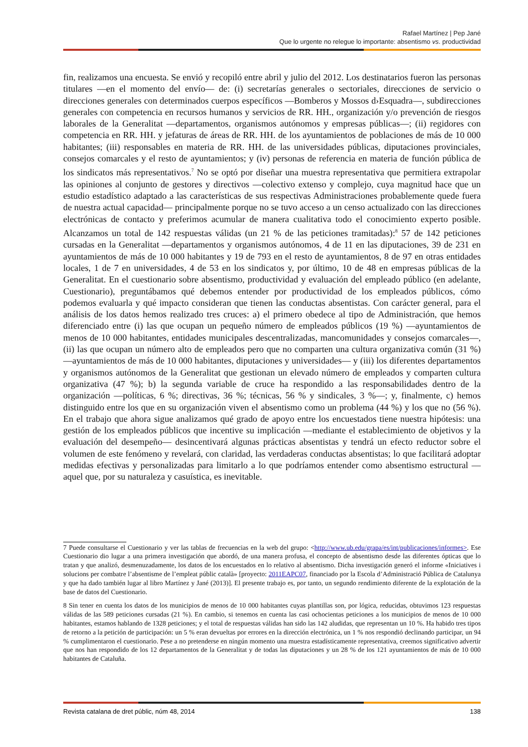Rafael Martínez | Pep Jané
Que lo urgente no relegue lo importante: absentismo vs. productividad
fin, realizamos una encuesta. Se envió y recopiló entre abril y julio del 2012. Los destinatarios fueron las personas titulares —en el momento del envío— de: (i) secretarías generales o sectoriales, direcciones de servicio o direcciones generales con determinados cuerpos específicos —Bomberos y Mossos d›Esquadra—, subdirecciones generales con competencia en recursos humanos y servicios de RR. HH., organización y/o prevención de riesgos laborales de la Generalitat —departamentos, organismos autónomos y empresas públicas—; (ii) regidores con competencia en RR. HH. y jefaturas de áreas de RR. HH. de los ayuntamientos de poblaciones de más de 10 000 habitantes; (iii) responsables en materia de RR. HH. de las universidades públicas, diputaciones provinciales, consejos comarcales y el resto de ayuntamientos; y (iv) personas de referencia en materia de función pública de los sindicatos más representativos.<sup>7</sup> No se optó por diseñar una muestra representativa que permitiera extrapolar las opiniones al conjunto de gestores y directivos —colectivo extenso y complejo, cuya magnitud hace que un estudio estadístico adaptado a las características de sus respectivas Administraciones probablemente quede fuera de nuestra actual capacidad— principalmente porque no se tuvo acceso a un censo actualizado con las direcciones electrónicas de contacto y preferimos acumular de manera cualitativa todo el conocimiento experto posible. Alcanzamos un total de 142 respuestas válidas (un 21 % de las peticiones tramitadas):<sup>8</sup> 57 de 142 peticiones cursadas en la Generalitat —departamentos y organismos autónomos, 4 de 11 en las diputaciones, 39 de 231 en ayuntamientos de más de 10 000 habitantes y 19 de 793 en el resto de ayuntamientos, 8 de 97 en otras entidades locales, 1 de 7 en universidades, 4 de 53 en los sindicatos y, por último, 10 de 48 en empresas públicas de la Generalitat. En el cuestionario sobre absentismo, productividad y evaluación del empleado público (en adelante, Cuestionario), preguntábamos qué debemos entender por productividad de los empleados públicos, cómo podemos evaluarla y qué impacto consideran que tienen las conductas absentistas. Con carácter general, para el análisis de los datos hemos realizado tres cruces: a) el primero obedece al tipo de Administración, que hemos diferenciado entre (i) las que ocupan un pequeño número de empleados públicos (19 %) —ayuntamientos de menos de 10 000 habitantes, entidades municipales descentralizadas, mancomunidades y consejos comarcales—, (ii) las que ocupan un número alto de empleados pero que no comparten una cultura organizativa común (31 %) —ayuntamientos de más de 10 000 habitantes, diputaciones y universidades— y (iii) los diferentes departamentos y organismos autónomos de la Generalitat que gestionan un elevado número de empleados y comparten cultura organizativa (47 %); b) la segunda variable de cruce ha respondido a las responsabilidades dentro de la organización —políticas, 6 %; directivas, 36 %; técnicas, 56 % y sindicales, 3 %—; y, finalmente, c) hemos distinguido entre los que en su organización viven el absentismo como un problema (44 %) y los que no (56 %). En el trabajo que ahora sigue analizamos qué grado de apoyo entre los encuestados tiene nuestra hipótesis: una gestión de los empleados públicos que incentive su implicación —mediante el establecimiento de objetivos y la evaluación del desempeño— desincentivará algunas prácticas absentistas y tendrá un efecto reductor sobre el volumen de este fenómeno y revelará, con claridad, las verdaderas conductas absentistas; lo que facilitará adoptar medidas efectivas y personalizadas para limitarlo a lo que podríamos entender como absentismo estructural —aquel que, por su naturaleza y casuística, es inevitable.
7 Puede consultarse el Cuestionario y ver las tablas de frecuencias en la web del grupo: <http://www.ub.edu/grapa/es/int/publicaciones/informes>. Ese Cuestionario dio lugar a una primera investigación que abordó, de una manera profusa, el concepto de absentismo desde las diferentes ópticas que lo tratan y que analizó, desmenuzadamente, los datos de los encuestados en lo relativo al absentismo. Dicha investigación generó el informe «Iniciatives i solucions per combatre l’absentisme de l’empleat públic català» [proyecto: 2011EAPC07, financiado por la Escola d’Administració Pública de Catalunya y que ha dado también lugar al libro Martínez y Jané (2013)]. El presente trabajo es, por tanto, un segundo rendimiento diferente de la explotación de la base de datos del Cuestionario.
8 Sin tener en cuenta los datos de los municipios de menos de 10 000 habitantes cuyas plantillas son, por lógica, reducidas, obtuvimos 123 respuestas válidas de las 589 peticiones cursadas (21 %). En cambio, si tenemos en cuenta las casi ochocientas peticiones a los municipios de menos de 10 000 habitantes, estamos hablando de 1328 peticiones; y el total de respuestas válidas han sido las 142 aludidas, que representan un 10 %. Ha habido tres tipos de retorno a la petición de participación: un 5 % eran devueltas por errores en la dirección electrónica, un 1 % nos respondió declinando participar, un 94 % cumplimentaron el cuestionario. Pese a no pretenderse en ningún momento una muestra estadísticamente representativa, creemos significativo advertir que nos han respondido de los 12 departamentos de la Generalitat y de todas las diputaciones y un 28 % de los 121 ayuntamientos de más de 10 000 habitantes de Cataluña.
Revista catalana de dret públic, núm 48, 2014 138